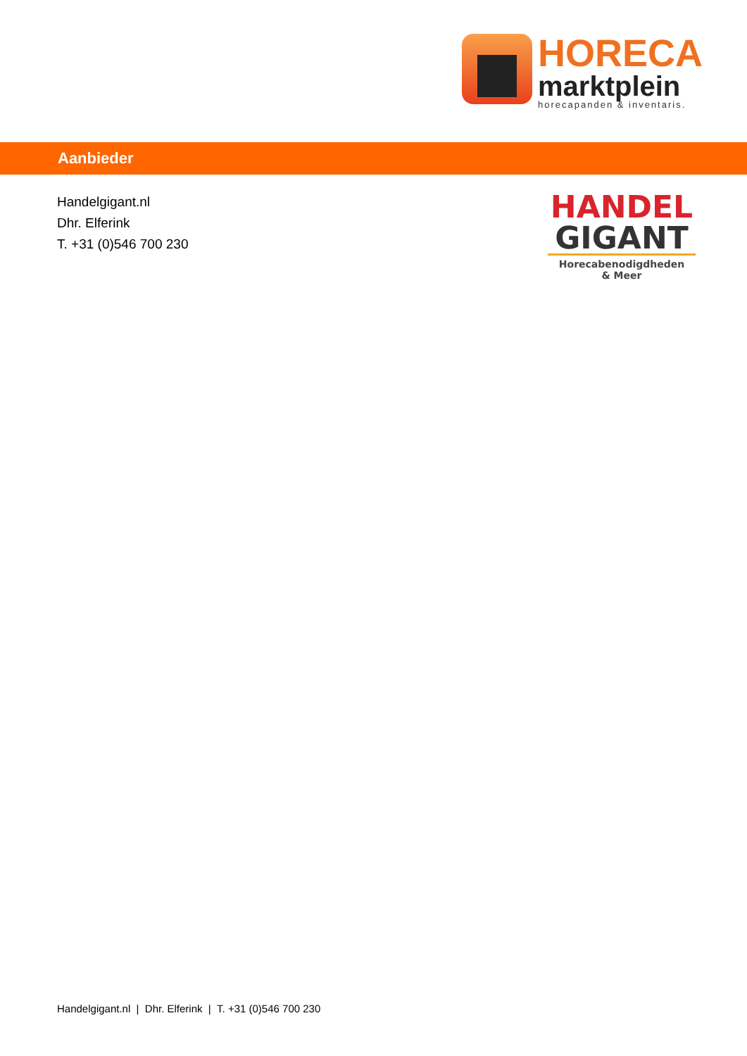HORECA
marktplein
horecapanden & inventaris.
Aanbieder
Handelgigant.nl
Dhr. Elferink
T. +31 (0)546 700 230
HANDEL
GIGANT
Horecabenodigdheden
& Meer
Handelgigant.nl | Dhr. Elferink | T. +31 (0)546 700 230